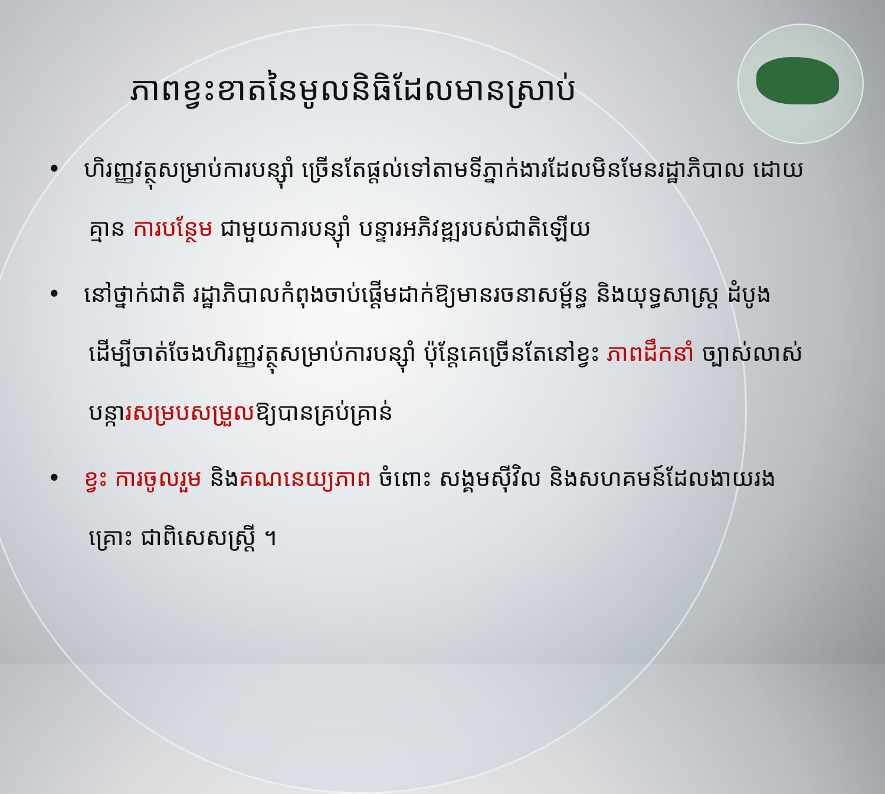ភាពខ្វះខាតនៃមូលនិធិដែលមានស្រាប់
• ហិរញ្ញវត្ថុសម្រាប់ការបន្ស៊ាំ ច្រើនតែផ្តល់ទៅតាមទីភ្នាក់ងារដែលមិនមែនរដ្ឋាភិបាល ដោយគ្មាន ការបន្ថែម ជាមួយការបន្ស៊ាំ បន្ទារអភិវឌ្ឍរបស់ជាតិឡើយ
• នៅថ្នាក់ជាតិ រដ្ឋាភិបាលកំពុងចាប់ផ្តើមដាក់ឱ្យមានរចនាសម្ព័ន្ធ និងយុទ្ធសាស្ត្រ ដំបូង ដើម្បីចាត់ចែងហិរញ្ញវត្ថុសម្រាប់ការបន្ស៊ាំ ប៉ុន្តែគេច្រើនតែនៅខ្វះ ភាពដឹកនាំ ច្បាស់លាស់ បន្ការសម្របសម្រួលឱ្យបានគ្រប់គ្រាន់
• ខ្វះ ការចូលរួម និងគណនេយ្យភាព ចំពោះ សង្គមស៊ីវិល និងសហគមន៍ដែលងាយរងគ្រោះ ជាពិសេសស្ត្រី ។